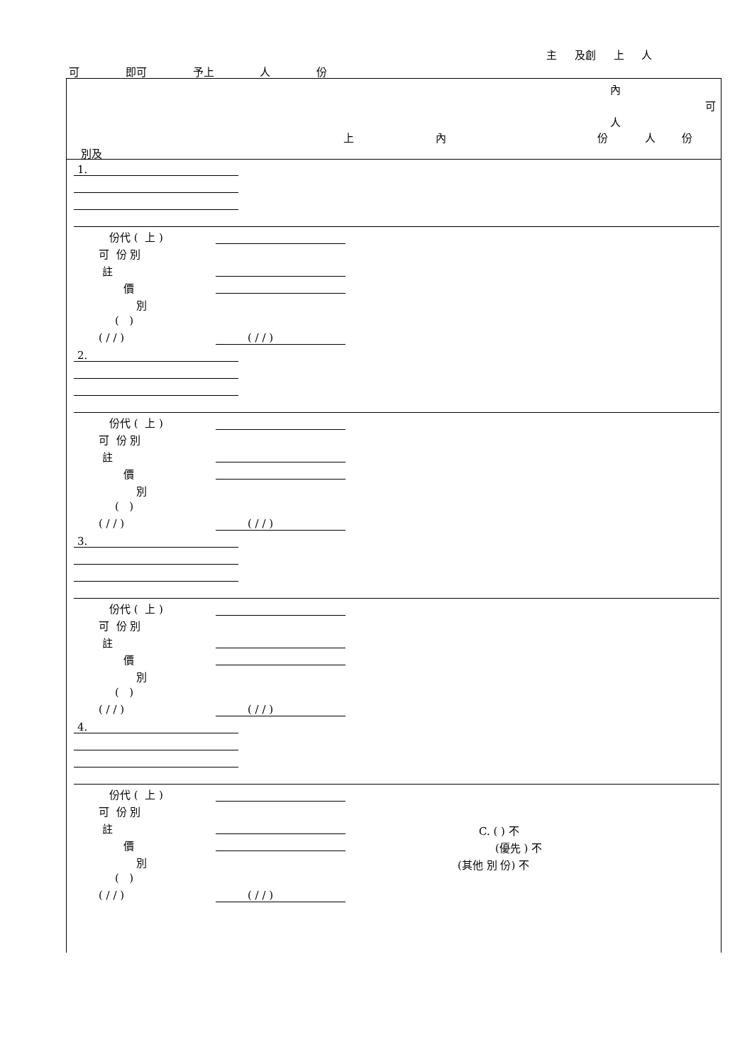主 及創 上 人
可 即可 予上 人 份
內
可
人
上 內 份 人 份
別及
1.
份代 ( 上 )
可 份 別
註
價
別
( )
( / / )
( / / )
2.
份代 ( 上 )
可 份 別
註
價
別
( )
( / / )
( / / )
3.
份代 ( 上 )
可 份 別
註
價
別
( )
( / / )
( / / )
4.
份代 ( 上 )
可 份 別
註
價
別
( )
( / / )
( / / )
C. ( ) 不
(優先 ) 不
(其他 別 份) 不